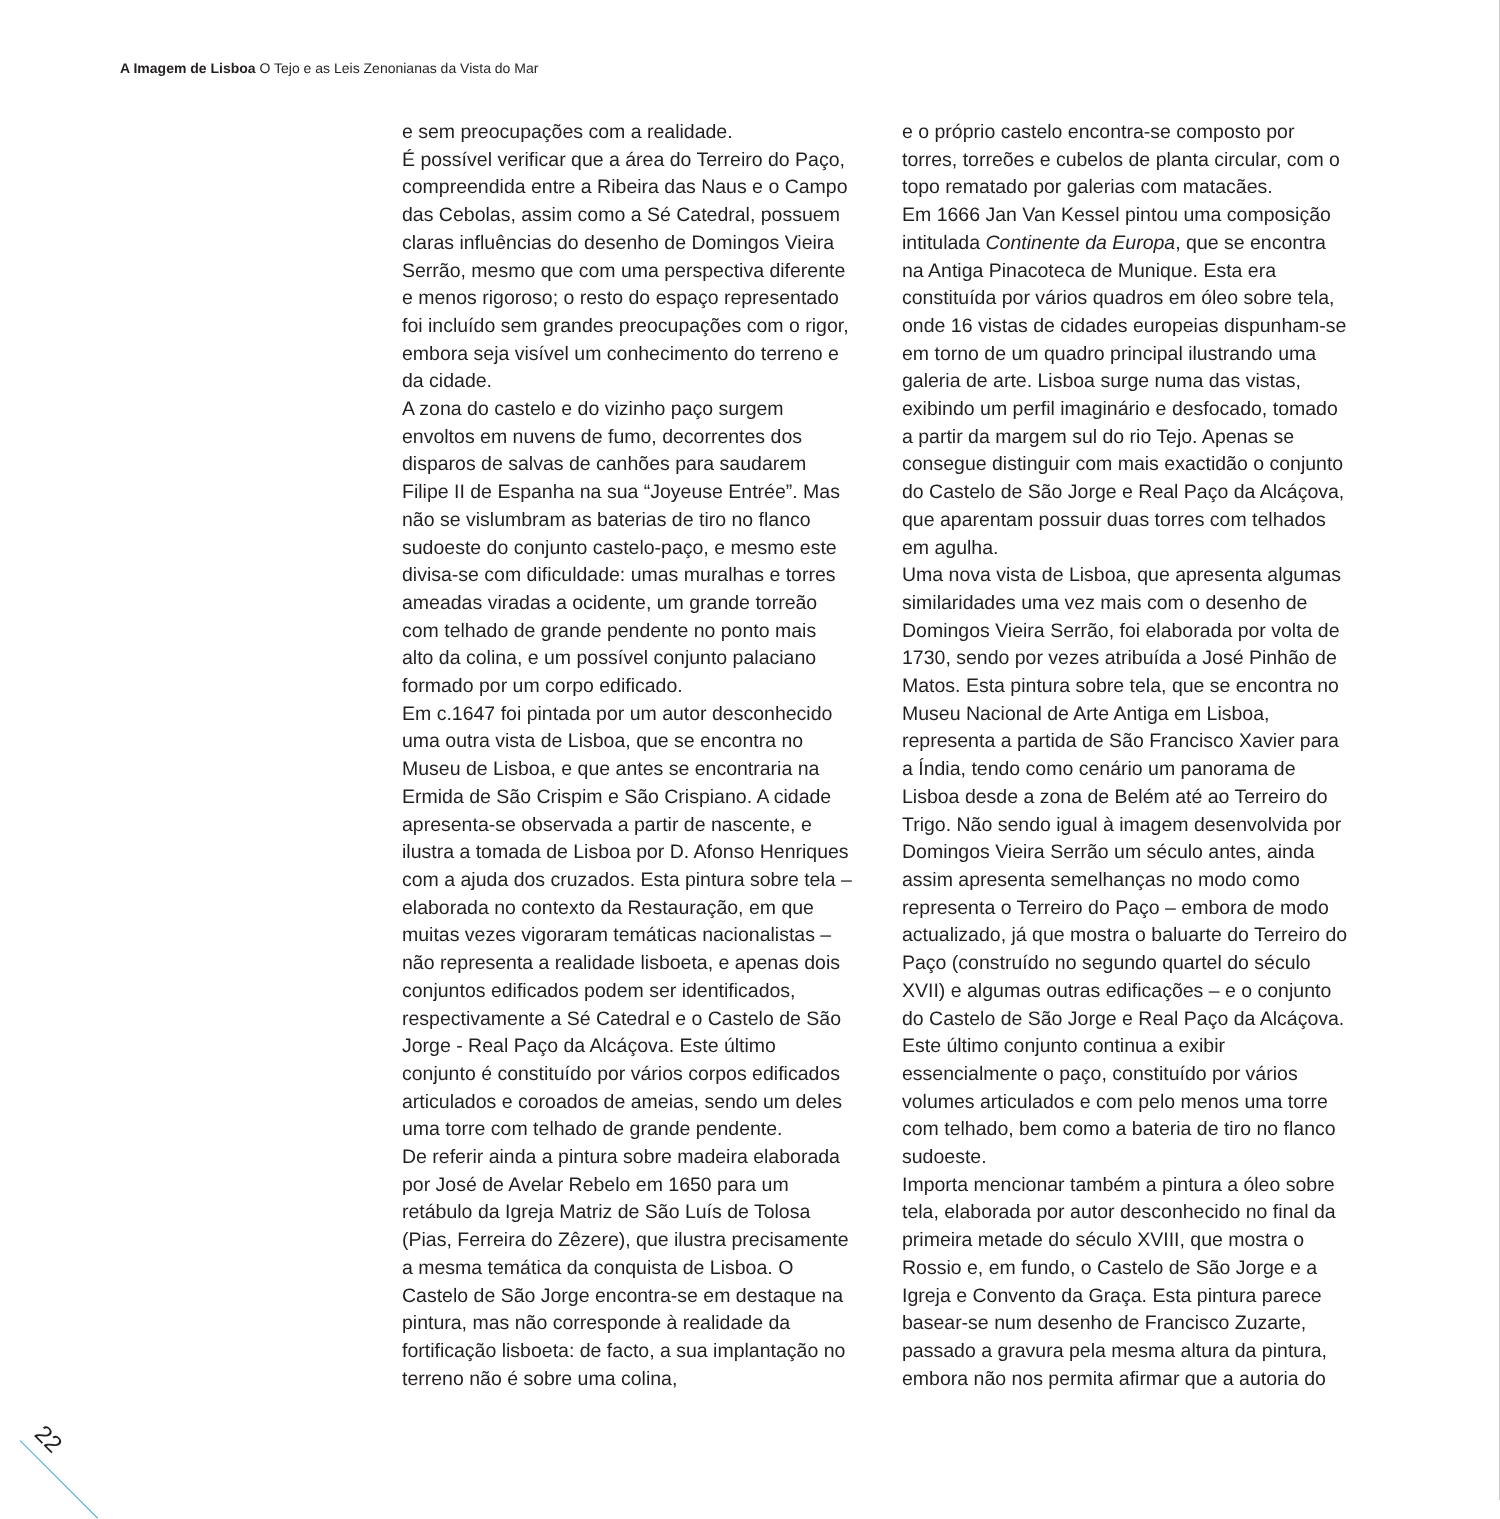A Imagem de Lisboa O Tejo e as Leis Zenonianas da Vista do Mar
e sem preocupações com a realidade.
É possível verificar que a área do Terreiro do Paço, compreendida entre a Ribeira das Naus e o Campo das Cebolas, assim como a Sé Catedral, possuem claras influências do desenho de Domingos Vieira Serrão, mesmo que com uma perspectiva diferente e menos rigoroso; o resto do espaço representado foi incluído sem grandes preocupações com o rigor, embora seja visível um conhecimento do terreno e da cidade.
A zona do castelo e do vizinho paço surgem envoltos em nuvens de fumo, decorrentes dos disparos de salvas de canhões para saudarem Filipe II de Espanha na sua “Joyeuse Entrée”. Mas não se vislumbram as baterias de tiro no flanco sudoeste do conjunto castelo-paço, e mesmo este divisa-se com dificuldade: umas muralhas e torres ameadas viradas a ocidente, um grande torreão com telhado de grande pendente no ponto mais alto da colina, e um possível conjunto palaciano formado por um corpo edificado.
Em c.1647 foi pintada por um autor desconhecido uma outra vista de Lisboa, que se encontra no Museu de Lisboa, e que antes se encontraria na Ermida de São Crispim e São Crispiano. A cidade apresenta-se observada a partir de nascente, e ilustra a tomada de Lisboa por D. Afonso Henriques com a ajuda dos cruzados. Esta pintura sobre tela – elaborada no contexto da Restauração, em que muitas vezes vigoraram temáticas nacionalistas – não representa a realidade lisboeta, e apenas dois conjuntos edificados podem ser identificados, respectivamente a Sé Catedral e o Castelo de São Jorge - Real Paço da Alcáçova. Este último conjunto é constituído por vários corpos edificados articulados e coroados de ameias, sendo um deles uma torre com telhado de grande pendente.
De referir ainda a pintura sobre madeira elaborada por José de Avelar Rebelo em 1650 para um retábulo da Igreja Matriz de São Luís de Tolosa (Pias, Ferreira do Zêzere), que ilustra precisamente a mesma temática da conquista de Lisboa. O Castelo de São Jorge encontra-se em destaque na pintura, mas não corresponde à realidade da fortificação lisboeta: de facto, a sua implantação no terreno não é sobre uma colina,
e o próprio castelo encontra-se composto por torres, torreões e cubelos de planta circular, com o topo rematado por galerias com matacães.
Em 1666 Jan Van Kessel pintou uma composição intitulada Continente da Europa, que se encontra na Antiga Pinacoteca de Munique. Esta era constituída por vários quadros em óleo sobre tela, onde 16 vistas de cidades europeias dispunham-se em torno de um quadro principal ilustrando uma galeria de arte. Lisboa surge numa das vistas, exibindo um perfil imaginário e desfocado, tomado a partir da margem sul do rio Tejo. Apenas se consegue distinguir com mais exactidão o conjunto do Castelo de São Jorge e Real Paço da Alcáçova, que aparentam possuir duas torres com telhados em agulha.
Uma nova vista de Lisboa, que apresenta algumas similaridades uma vez mais com o desenho de Domingos Vieira Serrão, foi elaborada por volta de 1730, sendo por vezes atribuída a José Pinhão de Matos. Esta pintura sobre tela, que se encontra no Museu Nacional de Arte Antiga em Lisboa, representa a partida de São Francisco Xavier para a Índia, tendo como cenário um panorama de Lisboa desde a zona de Belém até ao Terreiro do Trigo. Não sendo igual à imagem desenvolvida por Domingos Vieira Serrão um século antes, ainda assim apresenta semelhanças no modo como representa o Terreiro do Paço – embora de modo actualizado, já que mostra o baluarte do Terreiro do Paço (construído no segundo quartel do século XVII) e algumas outras edificações – e o conjunto do Castelo de São Jorge e Real Paço da Alcáçova. Este último conjunto continua a exibir essencialmente o paço, constituído por vários volumes articulados e com pelo menos uma torre com telhado, bem como a bateria de tiro no flanco sudoeste.
Importa mencionar também a pintura a óleo sobre tela, elaborada por autor desconhecido no final da primeira metade do século XVIII, que mostra o Rossio e, em fundo, o Castelo de São Jorge e a Igreja e Convento da Graça. Esta pintura parece basear-se num desenho de Francisco Zuzarte, passado a gravura pela mesma altura da pintura, embora não nos permita afirmar que a autoria do
22